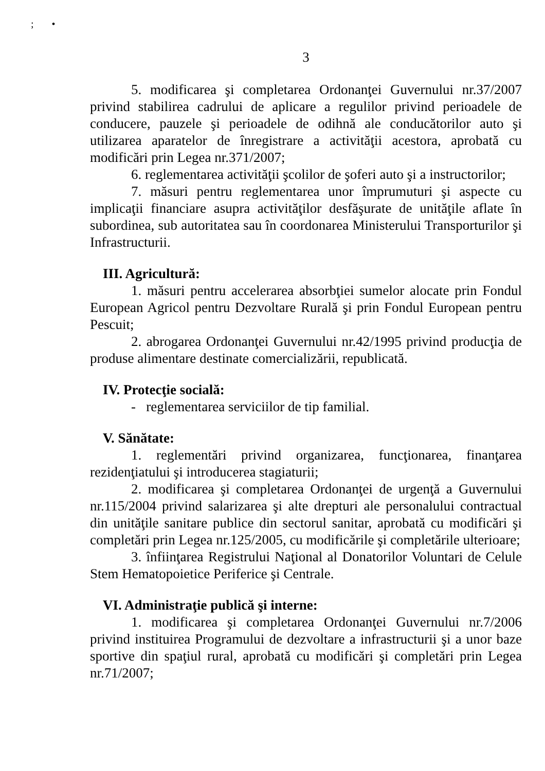; •
3
5. modificarea şi completarea Ordonanţei Guvernului nr.37/2007 privind stabilirea cadrului de aplicare a regulilor privind perioadele de conducere, pauzele şi perioadele de odihnă ale conducătorilor auto şi utilizarea aparatelor de înregistrare a activităţii acestora, aprobată cu modificări prin Legea nr.371/2007;
6. reglementarea activităţii şcolilor de şoferi auto şi a instructorilor;
7. măsuri pentru reglementarea unor împrumuturi şi aspecte cu implicaţii financiare asupra activităţilor desfăşurate de unităţile aflate în subordinea, sub autoritatea sau în coordonarea Ministerului Transporturilor şi Infrastructurii.
III. Agricultură:
1. măsuri pentru accelerarea absorbţiei sumelor alocate prin Fondul European Agricol pentru Dezvoltare Rurală şi prin Fondul European pentru Pescuit;
2. abrogarea Ordonanţei Guvernului nr.42/1995 privind producţia de produse alimentare destinate comercializării, republicată.
IV. Protecţie socială:
- reglementarea serviciilor de tip familial.
V. Sănătate:
1. reglementări privind organizarea, funcţionarea, finanţarea rezidenţiatului şi introducerea stagiaturii;
2. modificarea şi completarea Ordonanţei de urgenţă a Guvernului nr.115/2004 privind salarizarea şi alte drepturi ale personalului contractual din unităţile sanitare publice din sectorul sanitar, aprobată cu modificări şi completări prin Legea nr.125/2005, cu modificările şi completările ulterioare;
3. înfiinţarea Registrului Naţional al Donatorilor Voluntari de Celule Stem Hematopoietice Periferice şi Centrale.
VI. Administraţie publică şi interne:
1. modificarea şi completarea Ordonanţei Guvernului nr.7/2006 privind instituirea Programului de dezvoltare a infrastructurii şi a unor baze sportive din spaţiul rural, aprobată cu modificări şi completări prin Legea nr.71/2007;